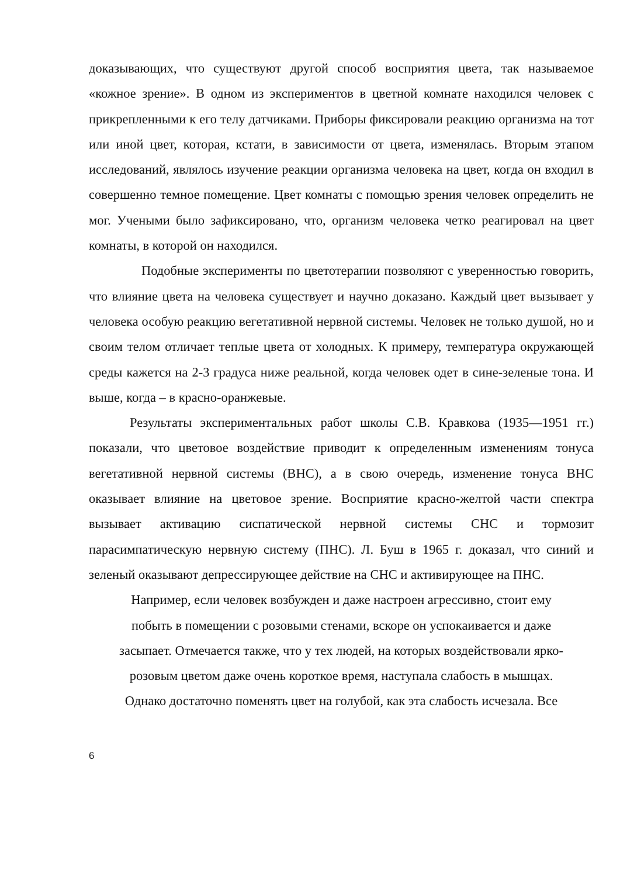доказывающих, что существуют другой способ восприятия цвета, так называемое «кожное зрение». В одном из экспериментов в цветной комнате находился человек с прикрепленными к его телу датчиками. Приборы фиксировали реакцию организма на тот или иной цвет, которая, кстати, в зависимости от цвета, изменялась. Вторым этапом исследований, являлось изучение реакции организма человека на цвет, когда он входил в совершенно темное помещение. Цвет комнаты с помощью зрения человек определить не мог. Учеными было зафиксировано, что, организм человека четко реагировал на цвет комнаты, в которой он находился.
Подобные эксперименты по цветотерапии позволяют с уверенностью говорить, что влияние цвета на человека существует и научно доказано. Каждый цвет вызывает у человека особую реакцию вегетативной нервной системы. Человек не только душой, но и своим телом отличает теплые цвета от холодных. К примеру, температура окружающей среды кажется на 2-3 градуса ниже реальной, когда человек одет в сине-зеленые тона. И выше, когда – в красно-оранжевые.
Результаты экспериментальных работ школы С.В. Кравкова (1935—1951 гг.) показали, что цветовое воздействие приводит к определенным изменениям тонуса вегетативной нервной системы (ВНС), а в свою очередь, изменение тонуса ВНС оказывает влияние на цветовое зрение. Восприятие красно-желтой части спектра вызывает активацию сиспатической нервной системы СНС и тормозит парасимпатическую нервную систему (ПНС). Л. Буш в 1965 г. доказал, что синий и зеленый оказывают депрессирующее действие на СНС и активирующее на ПНС.
Например, если человек возбужден и даже настроен агрессивно, стоит ему
побыть в помещении с розовыми стенами, вскоре он успокаивается и даже
засыпает. Отмечается также, что у тех людей, на которых воздействовали ярко-
розовым цветом даже очень короткое время, наступала слабость в мышцах.
Однако достаточно поменять цвет на голубой, как эта слабость исчезала. Все
6